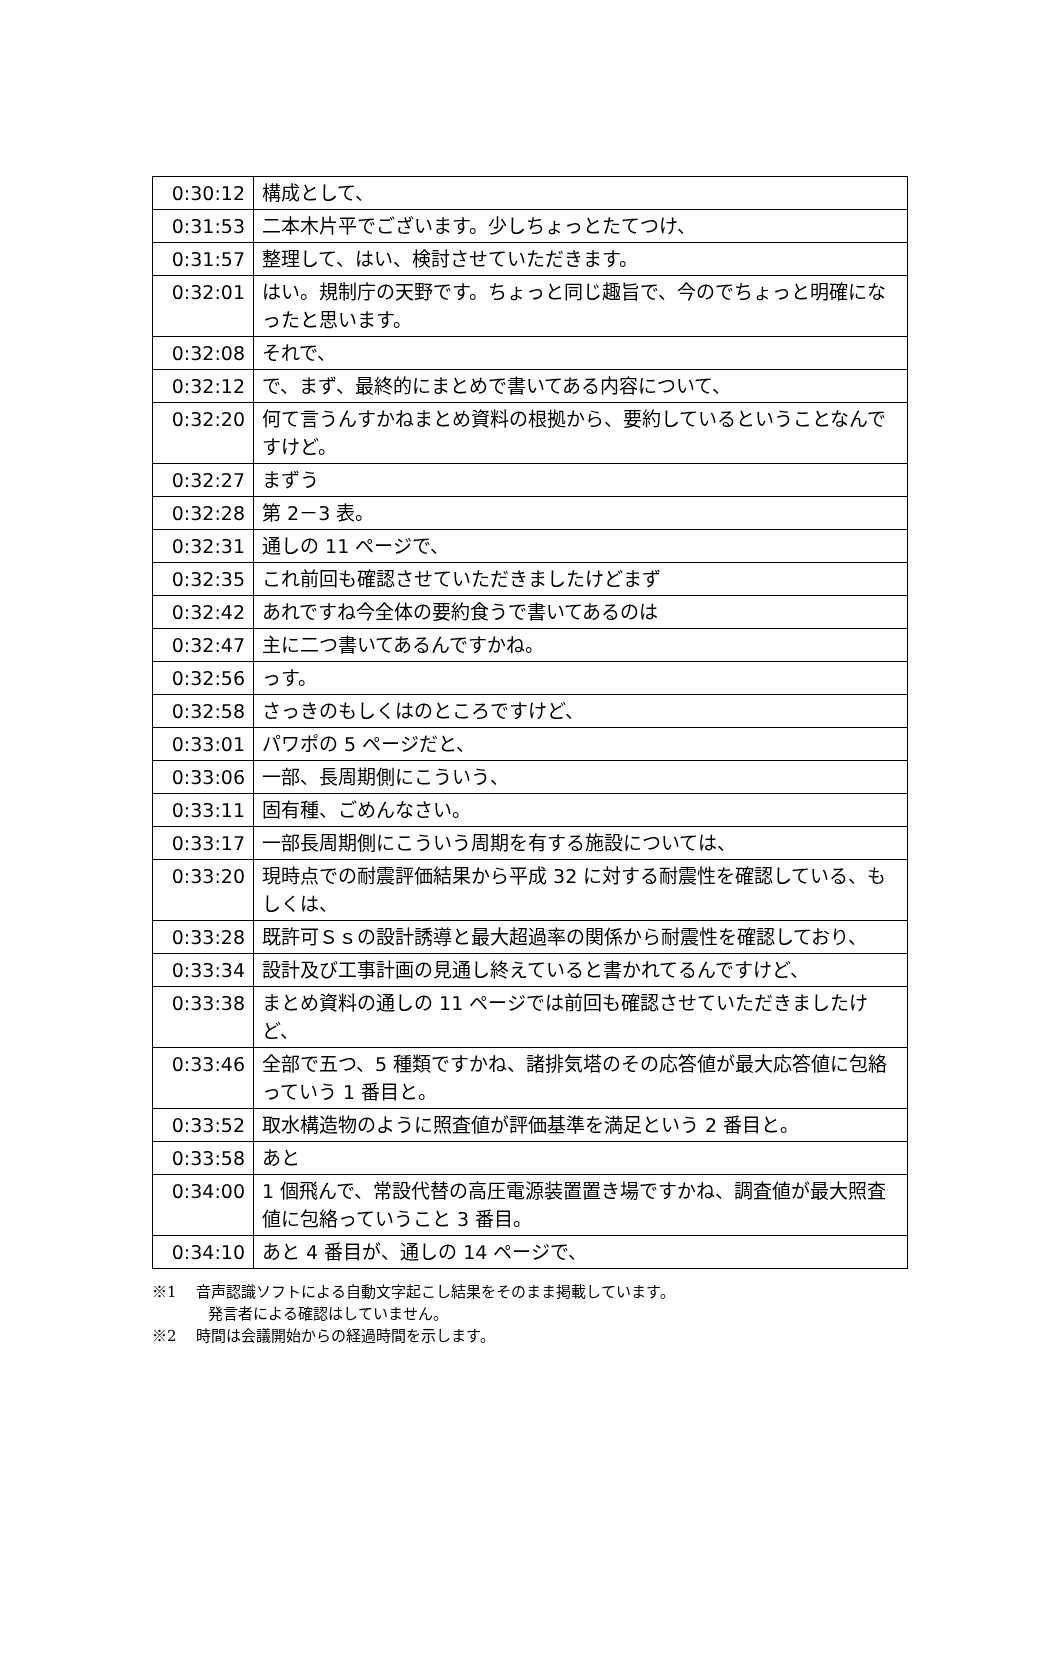| 0:30:12 | 構成として、 |
| 0:31:53 | 二本木片平でございます。少しちょっとたてつけ、 |
| 0:31:57 | 整理して、はい、検討させていただきます。 |
| 0:32:01 | はい。規制庁の天野です。ちょっと同じ趣旨で、今のでちょっと明確になったと思います。 |
| 0:32:08 | それで、 |
| 0:32:12 | で、まず、最終的にまとめで書いてある内容について、 |
| 0:32:20 | 何て言うんすかねまとめ資料の根拠から、要約しているということなんですけど。 |
| 0:32:27 | まずう |
| 0:32:28 | 第 2－3 表。 |
| 0:32:31 | 通しの 11 ページで、 |
| 0:32:35 | これ前回も確認させていただきましたけどまず |
| 0:32:42 | あれですね今全体の要約食うで書いてあるのは |
| 0:32:47 | 主に二つ書いてあるんですかね。 |
| 0:32:56 | っす。 |
| 0:32:58 | さっきのもしくはのところですけど、 |
| 0:33:01 | パワポの 5 ページだと、 |
| 0:33:06 | 一部、長周期側にこういう、 |
| 0:33:11 | 固有種、ごめんなさい。 |
| 0:33:17 | 一部長周期側にこういう周期を有する施設については、 |
| 0:33:20 | 現時点での耐震評価結果から平成 32 に対する耐震性を確認している、もしくは、 |
| 0:33:28 | 既許可Ｓｓの設計誘導と最大超過率の関係から耐震性を確認しており、 |
| 0:33:34 | 設計及び工事計画の見通し終えていると書かれてるんですけど、 |
| 0:33:38 | まとめ資料の通しの 11 ページでは前回も確認させていただきましたけど、 |
| 0:33:46 | 全部で五つ、5 種類ですかね、諸排気塔のその応答値が最大応答値に包絡っていう 1 番目と。 |
| 0:33:52 | 取水構造物のように照査値が評価基準を満足という 2 番目と。 |
| 0:33:58 | あと |
| 0:34:00 | 1 個飛んで、常設代替の高圧電源装置置き場ですかね、調査値が最大照査値に包絡っていうこと 3 番目。 |
| 0:34:10 | あと 4 番目が、通しの 14 ページで、 |
※1　 音声認識ソフトによる自動文字起こし結果をそのまま掲載しています。
発言者による確認はしていません。
※2　 時間は会議開始からの経過時間を示します。